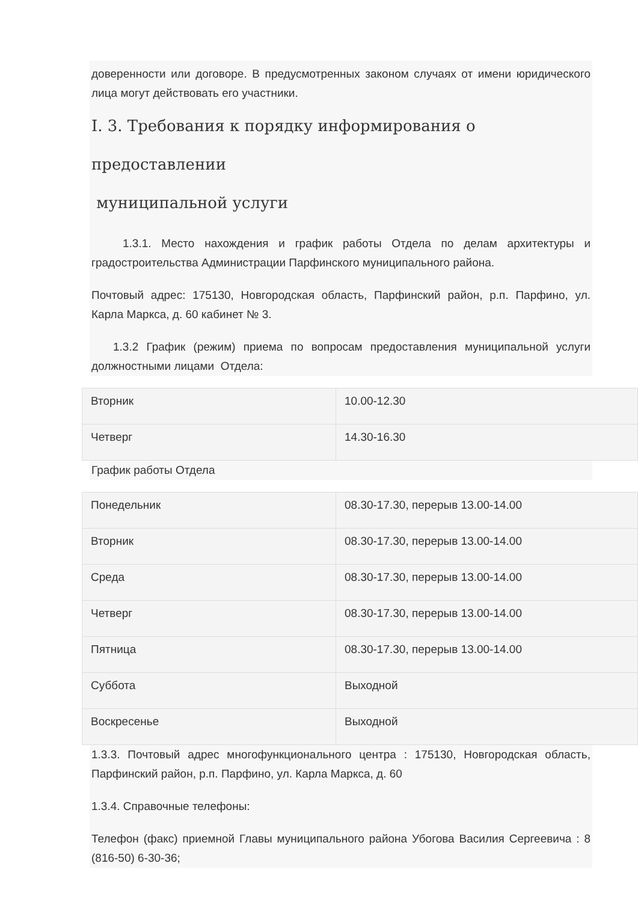доверенности или договоре. В предусмотренных законом случаях от имени юридического лица могут действовать его участники.
I. 3. Требования к порядку информирования о предоставлении
муниципальной услуги
1.3.1. Место нахождения и график работы Отдела по делам архитектуры и градостроительства Администрации Парфинского муниципального района.
Почтовый адрес: 175130, Новгородская область, Парфинский район, р.п. Парфино, ул. Карла Маркса, д. 60 кабинет № 3.
1.3.2 График (режим) приема по вопросам предоставления муниципальной услуги должностными лицами Отдела:
| Вторник | 10.00-12.30 |
| Четверг | 14.30-16.30 |
График работы Отдела
| Понедельник | 08.30-17.30, перерыв 13.00-14.00 |
| Вторник | 08.30-17.30, перерыв 13.00-14.00 |
| Среда | 08.30-17.30, перерыв 13.00-14.00 |
| Четверг | 08.30-17.30, перерыв 13.00-14.00 |
| Пятница | 08.30-17.30, перерыв 13.00-14.00 |
| Суббота | Выходной |
| Воскресенье | Выходной |
1.3.3. Почтовый адрес многофункционального центра : 175130, Новгородская область, Парфинский район, р.п. Парфино, ул. Карла Маркса, д. 60
1.3.4. Справочные телефоны:
Телефон (факс) приемной Главы муниципального района Убогова Василия Сергеевича : 8 (816-50) 6-30-36;